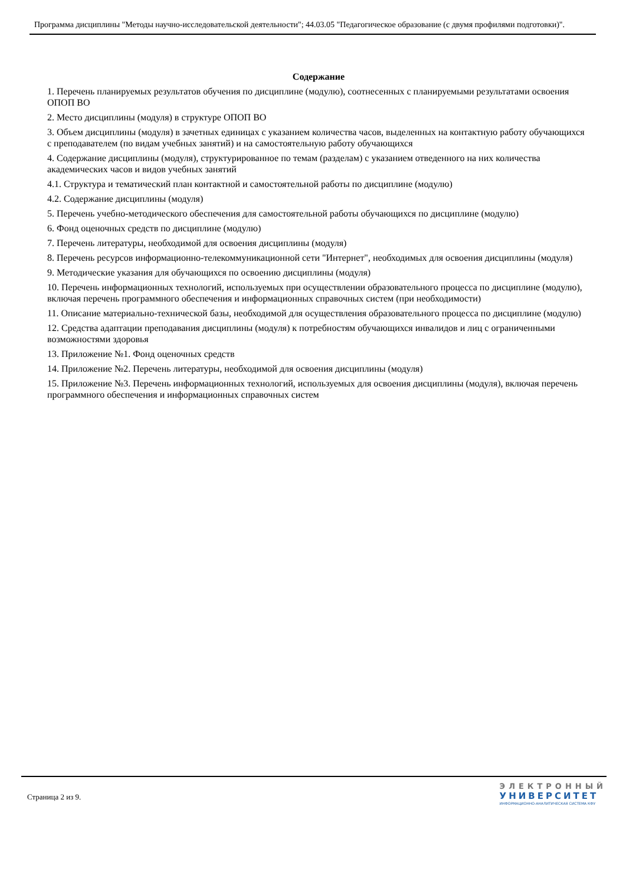Программа дисциплины "Методы научно-исследовательской деятельности"; 44.03.05 "Педагогическое образование (с двумя профилями подготовки)".
Содержание
1. Перечень планируемых результатов обучения по дисциплине (модулю), соотнесенных с планируемыми результатами освоения ОПОП ВО
2. Место дисциплины (модуля) в структуре ОПОП ВО
3. Объем дисциплины (модуля) в зачетных единицах с указанием количества часов, выделенных на контактную работу обучающихся с преподавателем (по видам учебных занятий) и на самостоятельную работу обучающихся
4. Содержание дисциплины (модуля), структурированное по темам (разделам) с указанием отведенного на них количества академических часов и видов учебных занятий
4.1. Структура и тематический план контактной и самостоятельной работы по дисциплине (модулю)
4.2. Содержание дисциплины (модуля)
5. Перечень учебно-методического обеспечения для самостоятельной работы обучающихся по дисциплине (модулю)
6. Фонд оценочных средств по дисциплине (модулю)
7. Перечень литературы, необходимой для освоения дисциплины (модуля)
8. Перечень ресурсов информационно-телекоммуникационной сети "Интернет", необходимых для освоения дисциплины (модуля)
9. Методические указания для обучающихся по освоению дисциплины (модуля)
10. Перечень информационных технологий, используемых при осуществлении образовательного процесса по дисциплине (модулю), включая перечень программного обеспечения и информационных справочных систем (при необходимости)
11. Описание материально-технической базы, необходимой для осуществления образовательного процесса по дисциплине (модулю)
12. Средства адаптации преподавания дисциплины (модуля) к потребностям обучающихся инвалидов и лиц с ограниченными возможностями здоровья
13. Приложение №1. Фонд оценочных средств
14. Приложение №2. Перечень литературы, необходимой для освоения дисциплины (модуля)
15. Приложение №3. Перечень информационных технологий, используемых для освоения дисциплины (модуля), включая перечень программного обеспечения и информационных справочных систем
Страница 2 из 9.
ЭЛЕКТРОННЫЙ
УНИВЕРСИТЕТ
ИНФОРМАЦИОННО-АНАЛИТИЧЕСКАЯ СИСТЕМА КФУ